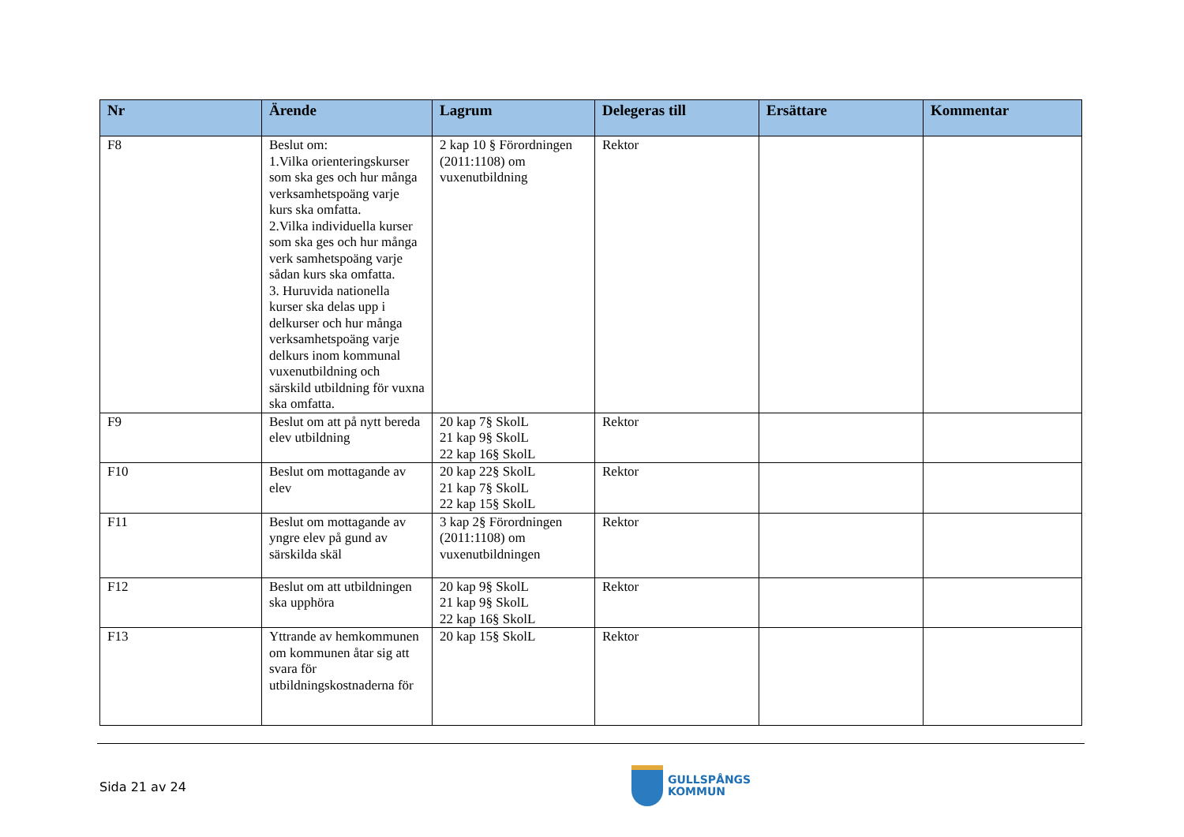| Nr | Ärende | Lagrum | Delegeras till | Ersättare | Kommentar |
| --- | --- | --- | --- | --- | --- |
| F8 | Beslut om: 1.Vilka orienteringskurser som ska ges och hur många verksamhetspoäng varje kurs ska omfatta. 2.Vilka individuella kurser som ska ges och hur många verk samhetspoäng varje sådan kurs ska omfatta. 3. Huruvida nationella kurser ska delas upp i delkurser och hur många verksamhetspoäng varje delkurs inom kommunal vuxenutbildning och särskild utbildning för vuxna ska omfatta. | 2 kap 10 § Förordningen (2011:1108) om vuxenutbildning | Rektor | | |
| F9 | Beslut om att på nytt bereda elev utbildning | 20 kap 7§ SkolL 21 kap 9§ SkolL 22 kap 16§ SkolL | Rektor | | |
| F10 | Beslut om mottagande av elev | 20 kap 22§ SkolL 21 kap 7§ SkolL 22 kap 15§ SkolL | Rektor | | |
| F11 | Beslut om mottagande av yngre elev på gund av särskilda skäl | 3 kap 2§ Förordningen (2011:1108) om vuxenutbildningen | Rektor | | |
| F12 | Beslut om att utbildningen ska upphöra | 20 kap 9§ SkolL 21 kap 9§ SkolL 22 kap 16§ SkolL | Rektor | | |
| F13 | Yttrande av hemkommunen om kommunen åtar sig att svara för utbildningskostnaderna för | 20 kap 15§ SkolL | Rektor | | |
Sida 21 av 24
GULLSPÅNGS
KOMMUN